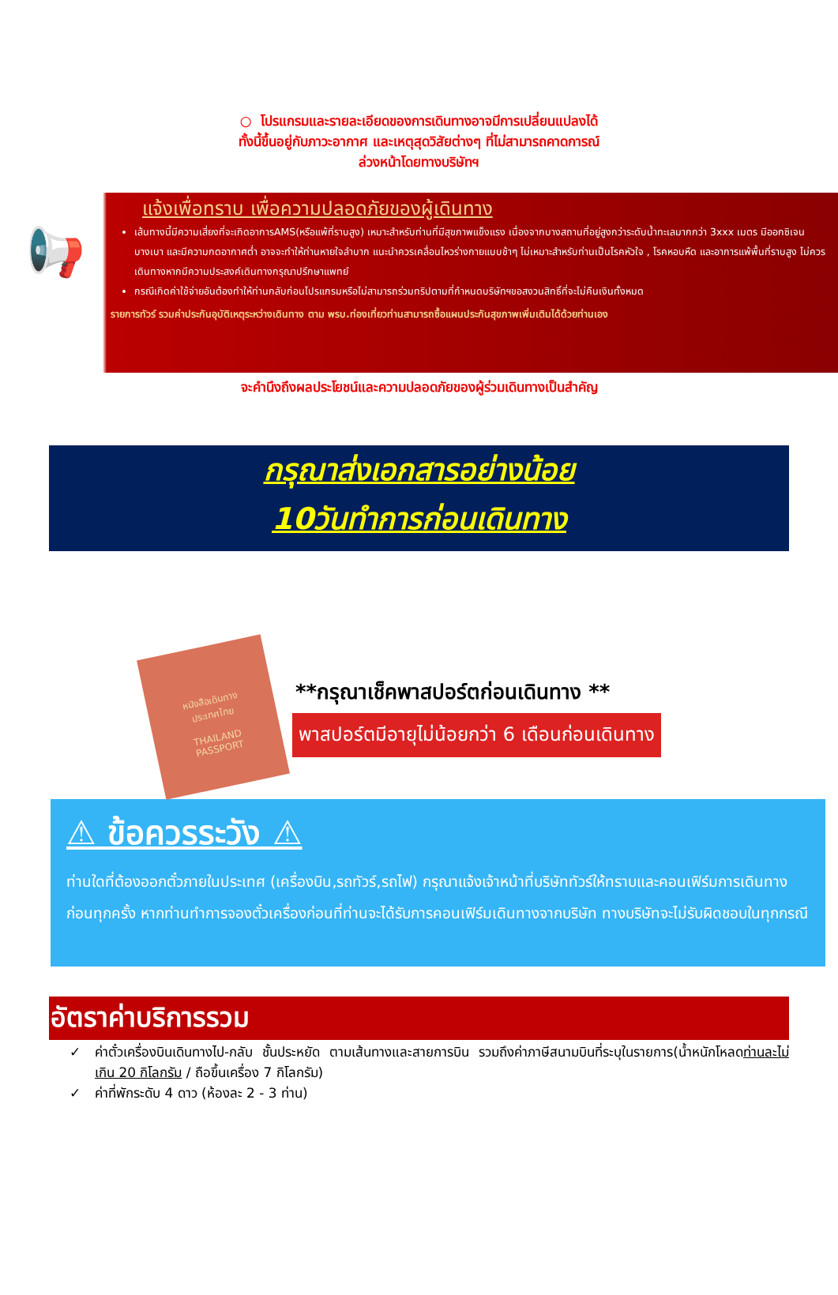○ โปรแกรมและรายละเอียดของการเดินทางอาจมีการเปลี่ยนแปลงได้
ทั้งนี้ขึ้นอยู่กับภาวะอากาศ และเหตุสุดวิสัยต่างๆ ที่ไม่สามารถคาดการณ์
ล่วงหน้าโดยทางบริษัทฯ
📢
แจ้งเพื่อทราบ เพื่อความปลอดภัยของผู้เดินทาง
เส้นทางนี้มีความเสี่ยงที่จะเกิดอาการAMS(หรือแพ้ที่ราบสูง) เหมาะสำหรับท่านที่มีสุขภาพแข็งแรง เนื่องจากบางสถานที่อยู่สูงกว่าระดับน้ำทะเลมากกว่า 3xxx เมตร มีออกซิเจนบางเบา และมีความกดอากาศต่ำ อาจจะทำให้ท่านหายใจลำบาก แนะนำควรเคลื่อนไหวร่างกายแบบช้าๆ ไม่เหมาะสำหรับท่านเป็นโรคหัวใจ , โรคหอบหืด และอาการแพ้พื้นที่ราบสูง ไม่ควรเดินทางหากมีความประสงค์เดินทางกรุณาปรึกษาแพทย์
กรณีเกิดค่าใช้จ่ายอันต้องทำให้ท่านกลับก่อนโปรแกรมหรือไม่สามารถร่วมทริปตามที่กำหนดบริษัทฯขอสงวนสิทธิ์ที่จะไม่คืนเงินทั้งหมด
รายการทัวร์ รวมค่าประกันอุบัติเหตุระหว่างเดินทาง ตาม พรบ.ท่องเที่ยวท่านสามารถซื้อแผนประกันสุขภาพเพิ่มเติมได้ด้วยท่านเอง
จะคำนึงถึงผลประโยชน์และความปลอดภัยของผู้ร่วมเดินทางเป็นสำคัญ
กรุณาส่งเอกสารอย่างน้อย
10วันทำการก่อนเดินทาง
หนังสือเดินทาง
ประเทศไทย
THAILAND
PASSPORT
**กรุณาเช็คพาสปอร์ตก่อนเดินทาง **
พาสปอร์ตมีอายุไม่น้อยกว่า 6 เดือนก่อนเดินทาง
⚠ ข้อควรระวัง ⚠
ท่านใดที่ต้องออกตั๋วภายในประเทศ (เครื่องบิน,รถทัวร์,รถไฟ) กรุณาแจ้งเจ้าหน้าที่บริษัททัวร์ให้ทราบและคอนเฟิร์มการเดินทางก่อนทุกครั้ง หากท่านทำการจองตั๋วเครื่องก่อนที่ท่านจะได้รับการคอนเฟิร์มเดินทางจากบริษัท ทางบริษัทจะไม่รับผิดชอบในทุกกรณี
อัตราค่าบริการรวม
✓ ค่าตั๋วเครื่องบินเดินทางไป-กลับ ชั้นประหยัด ตามเส้นทางและสายการบิน รวมถึงค่าภาษีสนามบินที่ระบุในรายการ(น้ำหนักโหลดท่านละไม่เกิน 20 กิโลกรัม / ถือขึ้นเครื่อง 7 กิโลกรัม)
✓ ค่าที่พักระดับ 4 ดาว (ห้องละ 2 - 3 ท่าน)